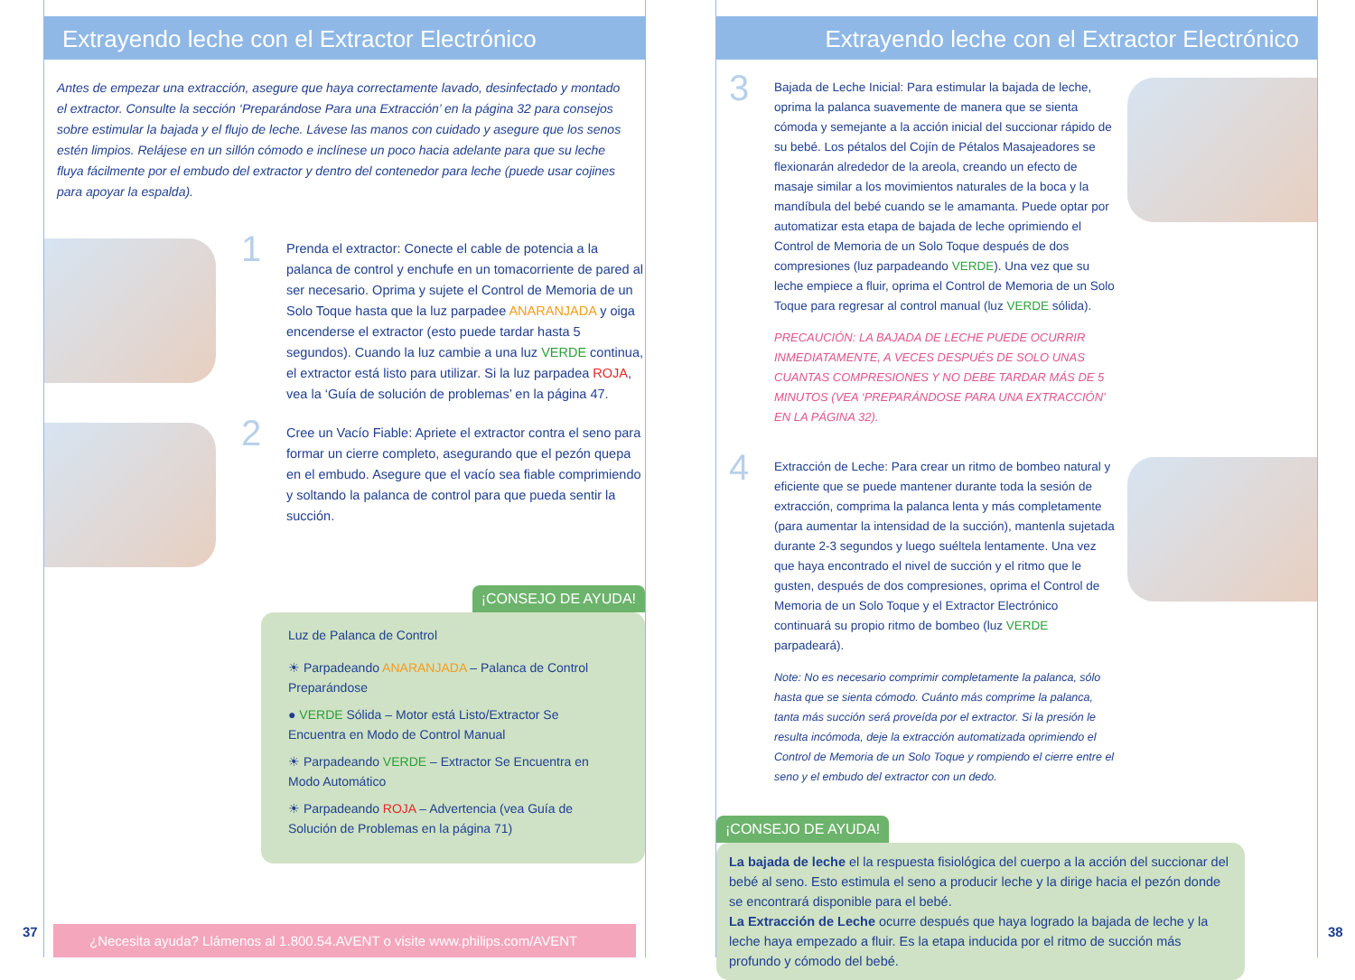Extrayendo leche con el Extractor Electrónico
Antes de empezar una extracción, asegure que haya correctamente lavado, desinfectado y montado el extractor. Consulte la sección ‘Preparándose Para una Extracción’ en la página 32 para consejos sobre estimular la bajada y el flujo de leche. Lávese las manos con cuidado y asegure que los senos estén limpios. Relájese en un sillón cómodo e inclínese un poco hacia adelante para que su leche fluya fácilmente por el embudo del extractor y dentro del contenedor para leche (puede usar cojines para apoyar la espalda).
1
Prenda el extractor: Conecte el cable de potencia a la palanca de control y enchufe en un tomacorriente de pared al ser necesario. Oprima y sujete el Control de Memoria de un Solo Toque hasta que la luz parpadee ANARANJADA y oiga encenderse el extractor (esto puede tardar hasta 5 segundos). Cuando la luz cambie a una luz VERDE continua, el extractor está listo para utilizar. Si la luz parpadea ROJA, vea la ‘Guía de solución de problemas’ en la página 47.
2
Cree un Vacío Fiable: Apriete el extractor contra el seno para formar un cierre completo, asegurando que el pezón quepa en el embudo. Asegure que el vacío sea fiable comprimiendo y soltando la palanca de control para que pueda sentir la succión.
¡CONSEJO DE AYUDA!
Luz de Palanca de Control
☀ Parpadeando ANARANJADA – Palanca de Control Preparándose
● VERDE Sólida – Motor está Listo/Extractor Se Encuentra en Modo de Control Manual
☀ Parpadeando VERDE – Extractor Se Encuentra en Modo Automático
☀ Parpadeando ROJA – Advertencia (vea Guía de Solución de Problemas en la página 71)
¿Necesita ayuda? Llámenos al 1.800.54.AVENT o visite www.philips.com/AVENT
37
Extrayendo leche con el Extractor Electrónico
3
Bajada de Leche Inicial: Para estimular la bajada de leche, oprima la palanca suavemente de manera que se sienta cómoda y semejante a la acción inicial del succionar rápido de su bebé. Los pétalos del Cojín de Pétalos Masajeadores se flexionarán alrededor de la areola, creando un efecto de masaje similar a los movimientos naturales de la boca y la mandíbula del bebé cuando se le amamanta. Puede optar por automatizar esta etapa de bajada de leche oprimiendo el Control de Memoria de un Solo Toque después de dos compresiones (luz parpadeando VERDE). Una vez que su leche empiece a fluir, oprima el Control de Memoria de un Solo Toque para regresar al control manual (luz VERDE sólida).
PRECAUCIÓN: LA BAJADA DE LECHE PUEDE OCURRIR INMEDIATAMENTE, A VECES DESPUÉS DE SOLO UNAS CUANTAS COMPRESIONES Y NO DEBE TARDAR MÁS DE 5 MINUTOS (VEA ‘PREPARÁNDOSE PARA UNA EXTRACCIÓN’ EN LA PÁGINA 32).
4
Extracción de Leche: Para crear un ritmo de bombeo natural y eficiente que se puede mantener durante toda la sesión de extracción, comprima la palanca lenta y más completamente (para aumentar la intensidad de la succión), mantenla sujetada durante 2-3 segundos y luego suéltela lentamente. Una vez que haya encontrado el nivel de succión y el ritmo que le gusten, después de dos compresiones, oprima el Control de Memoria de un Solo Toque y el Extractor Electrónico continuará su propio ritmo de bombeo (luz VERDE parpadeará).
Note: No es necesario comprimir completamente la palanca, sólo hasta que se sienta cómodo. Cuánto más comprime la palanca, tanta más succión será proveída por el extractor. Si la presión le resulta incómoda, deje la extracción automatizada oprimiendo el Control de Memoria de un Solo Toque y rompiendo el cierre entre el seno y el embudo del extractor con un dedo.
¡CONSEJO DE AYUDA!
La bajada de leche el la respuesta fisiológica del cuerpo a la acción del succionar del bebé al seno. Esto estimula el seno a producir leche y la dirige hacia el pezón donde se encontrará disponible para el bebé.
La Extracción de Leche ocurre después que haya logrado la bajada de leche y la leche haya empezado a fluir. Es la etapa inducida por el ritmo de succión más profundo y cómodo del bebé.
38